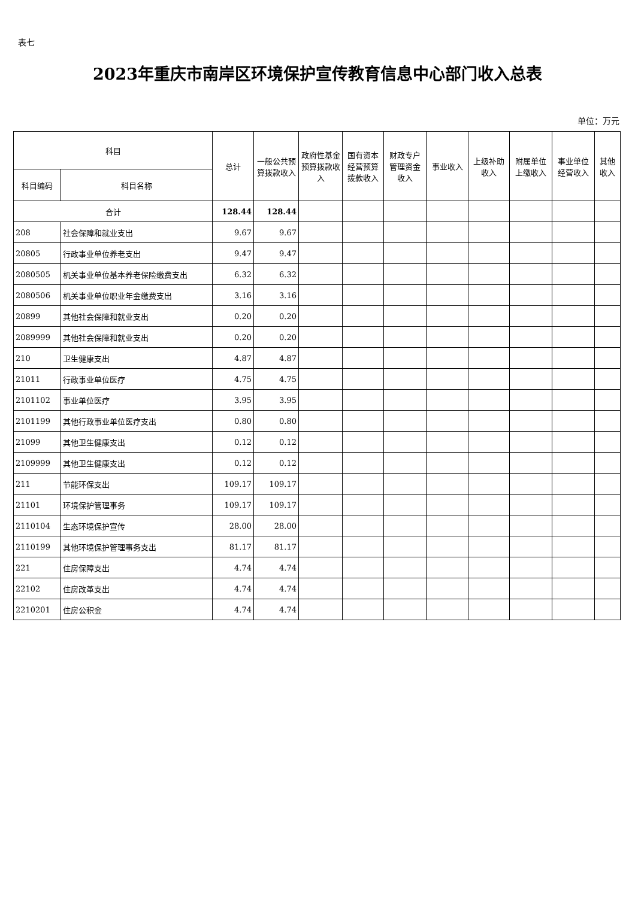表七
2023年重庆市南岸区环境保护宣传教育信息中心部门收入总表
单位：万元
| 科目 | | 总计 | 一般公共预算拨款收入 | 政府性基金预算拨款收入 | 国有资本经营预算拨款收入 | 财政专户管理资金收入 | 事业收入 | 上级补助收入 | 附属单位上缴收入 | 事业单位经营收入 | 其他收入 |
| --- | --- | --- | --- | --- | --- | --- | --- | --- | --- | --- | --- |
| 科目编码 | 科目名称 | | | | | | | | | | |
| 合计 | | 128.44 | 128.44 | | | | | | | | |
| 208 | 社会保障和就业支出 | 9.67 | 9.67 | | | | | | | | |
| 20805 | 行政事业单位养老支出 | 9.47 | 9.47 | | | | | | | | |
| 2080505 | 机关事业单位基本养老保险缴费支出 | 6.32 | 6.32 | | | | | | | | |
| 2080506 | 机关事业单位职业年金缴费支出 | 3.16 | 3.16 | | | | | | | | |
| 20899 | 其他社会保障和就业支出 | 0.20 | 0.20 | | | | | | | | |
| 2089999 | 其他社会保障和就业支出 | 0.20 | 0.20 | | | | | | | | |
| 210 | 卫生健康支出 | 4.87 | 4.87 | | | | | | | | |
| 21011 | 行政事业单位医疗 | 4.75 | 4.75 | | | | | | | | |
| 2101102 | 事业单位医疗 | 3.95 | 3.95 | | | | | | | | |
| 2101199 | 其他行政事业单位医疗支出 | 0.80 | 0.80 | | | | | | | | |
| 21099 | 其他卫生健康支出 | 0.12 | 0.12 | | | | | | | | |
| 2109999 | 其他卫生健康支出 | 0.12 | 0.12 | | | | | | | | |
| 211 | 节能环保支出 | 109.17 | 109.17 | | | | | | | | |
| 21101 | 环境保护管理事务 | 109.17 | 109.17 | | | | | | | | |
| 2110104 | 生态环境保护宣传 | 28.00 | 28.00 | | | | | | | | |
| 2110199 | 其他环境保护管理事务支出 | 81.17 | 81.17 | | | | | | | | |
| 221 | 住房保障支出 | 4.74 | 4.74 | | | | | | | | |
| 22102 | 住房改革支出 | 4.74 | 4.74 | | | | | | | | |
| 2210201 | 住房公积金 | 4.74 | 4.74 | | | | | | | | |